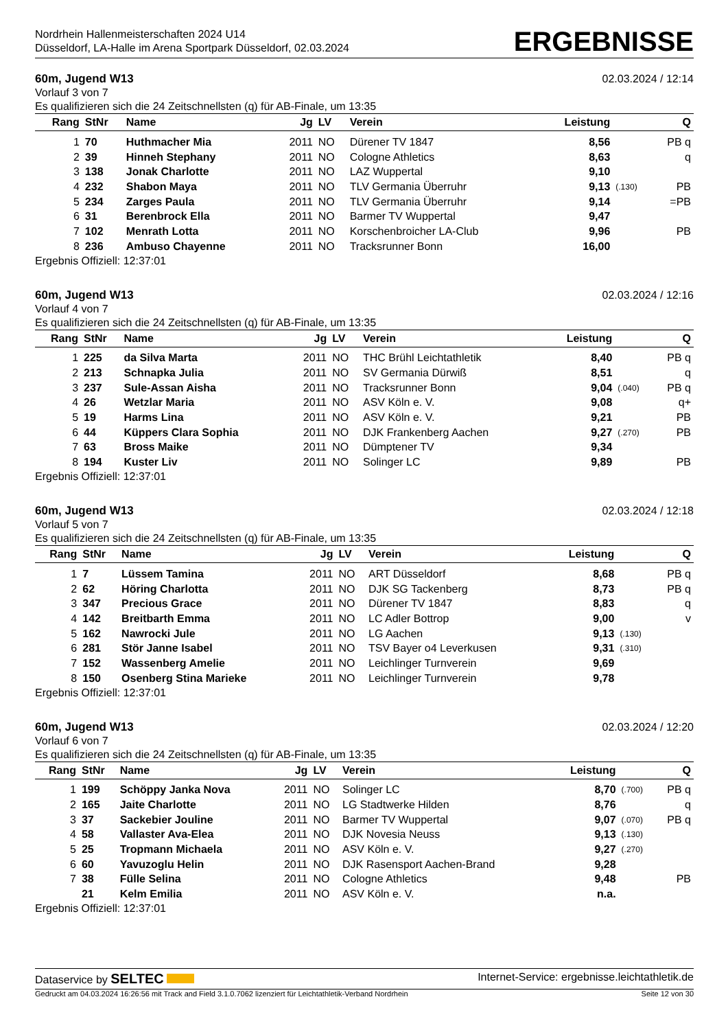Nordrhein Hallenmeisterschaften 2024 U14
Düsseldorf, LA-Halle im Arena Sportpark Düsseldorf, 02.03.2024
ERGEBNISSE
60m, Jugend W13 02.03.2024 / 12:14
Vorlauf 3 von 7
Es qualifizieren sich die 24 Zeitschnellsten (q) für AB-Finale, um 13:35
| Rang | StNr | Name | Jg | LV | Verein | Leistung | | Q |
| --- | --- | --- | --- | --- | --- | --- | --- | --- |
| 1 | 70 | Huthmacher Mia | 2011 | NO | Dürener TV 1847 | 8,56 | | PB q |
| 2 | 39 | Hinneh Stephany | 2011 | NO | Cologne Athletics | 8,63 | | q |
| 3 | 138 | Jonak Charlotte | 2011 | NO | LAZ Wuppertal | 9,10 | | |
| 4 | 232 | Shabon Maya | 2011 | NO | TLV Germania Überruhr | 9,13 | (.130) | PB |
| 5 | 234 | Zarges Paula | 2011 | NO | TLV Germania Überruhr | 9,14 | | =PB |
| 6 | 31 | Berenbrock Ella | 2011 | NO | Barmer TV Wuppertal | 9,47 | | |
| 7 | 102 | Menrath Lotta | 2011 | NO | Korschenbroicher LA-Club | 9,96 | | PB |
| 8 | 236 | Ambuso Chayenne | 2011 | NO | Tracksrunner Bonn | 16,00 | | |
Ergebnis Offiziell: 12:37:01
60m, Jugend W13 02.03.2024 / 12:16
Vorlauf 4 von 7
Es qualifizieren sich die 24 Zeitschnellsten (q) für AB-Finale, um 13:35
| Rang | StNr | Name | Jg | LV | Verein | Leistung | | Q |
| --- | --- | --- | --- | --- | --- | --- | --- | --- |
| 1 | 225 | da Silva Marta | 2011 | NO | THC Brühl Leichtathletik | 8,40 | | PB q |
| 2 | 213 | Schnapka Julia | 2011 | NO | SV Germania Dürwiß | 8,51 | | q |
| 3 | 237 | Sule-Assan Aisha | 2011 | NO | Tracksrunner Bonn | 9,04 | (.040) | PB q |
| 4 | 26 | Wetzlar Maria | 2011 | NO | ASV Köln e. V. | 9,08 | | q+ |
| 5 | 19 | Harms Lina | 2011 | NO | ASV Köln e. V. | 9,21 | | PB |
| 6 | 44 | Küppers Clara Sophia | 2011 | NO | DJK Frankenberg Aachen | 9,27 | (.270) | PB |
| 7 | 63 | Bross Maike | 2011 | NO | Dümptener TV | 9,34 | | |
| 8 | 194 | Kuster Liv | 2011 | NO | Solinger LC | 9,89 | | PB |
Ergebnis Offiziell: 12:37:01
60m, Jugend W13 02.03.2024 / 12:18
Vorlauf 5 von 7
Es qualifizieren sich die 24 Zeitschnellsten (q) für AB-Finale, um 13:35
| Rang | StNr | Name | Jg | LV | Verein | Leistung | | Q |
| --- | --- | --- | --- | --- | --- | --- | --- | --- |
| 1 | 7 | Lüssem Tamina | 2011 | NO | ART Düsseldorf | 8,68 | | PB q |
| 2 | 62 | Höring Charlotta | 2011 | NO | DJK SG Tackenberg | 8,73 | | PB q |
| 3 | 347 | Precious Grace | 2011 | NO | Dürener TV 1847 | 8,83 | | q |
| 4 | 142 | Breitbarth Emma | 2011 | NO | LC Adler Bottrop | 9,00 | | v |
| 5 | 162 | Nawrocki Jule | 2011 | NO | LG Aachen | 9,13 | (.130) | |
| 6 | 281 | Stör Janne Isabel | 2011 | NO | TSV Bayer o4 Leverkusen | 9,31 | (.310) | |
| 7 | 152 | Wassenberg Amelie | 2011 | NO | Leichlinger Turnverein | 9,69 | | |
| 8 | 150 | Osenberg Stina Marieke | 2011 | NO | Leichlinger Turnverein | 9,78 | | |
Ergebnis Offiziell: 12:37:01
60m, Jugend W13 02.03.2024 / 12:20
Vorlauf 6 von 7
Es qualifizieren sich die 24 Zeitschnellsten (q) für AB-Finale, um 13:35
| Rang | StNr | Name | Jg | LV | Verein | Leistung | | Q |
| --- | --- | --- | --- | --- | --- | --- | --- | --- |
| 1 | 199 | Schöppy Janka Nova | 2011 | NO | Solinger LC | 8,70 | (.700) | PB q |
| 2 | 165 | Jaite Charlotte | 2011 | NO | LG Stadtwerke Hilden | 8,76 | | q |
| 3 | 37 | Sackebier Jouline | 2011 | NO | Barmer TV Wuppertal | 9,07 | (.070) | PB q |
| 4 | 58 | Vallaster Ava-Elea | 2011 | NO | DJK Novesia Neuss | 9,13 | (.130) | |
| 5 | 25 | Tropmann Michaela | 2011 | NO | ASV Köln e. V. | 9,27 | (.270) | |
| 6 | 60 | Yavuzoglu Helin | 2011 | NO | DJK Rasensport Aachen-Brand | 9,28 | | |
| 7 | 38 | Fülle Selina | 2011 | NO | Cologne Athletics | 9,48 | | PB |
| | 21 | Kelm Emilia | 2011 | NO | ASV Köln e. V. | n.a. | | |
Ergebnis Offiziell: 12:37:01
Dataservice by SELTEC Internet-Service: ergebnisse.leichtathletik.de
Gedruckt am 04.03.2024 16:26:56 mit Track and Field 3.1.0.7062 lizenziert für Leichtathletik-Verband Nordrhein Seite 12 von 30